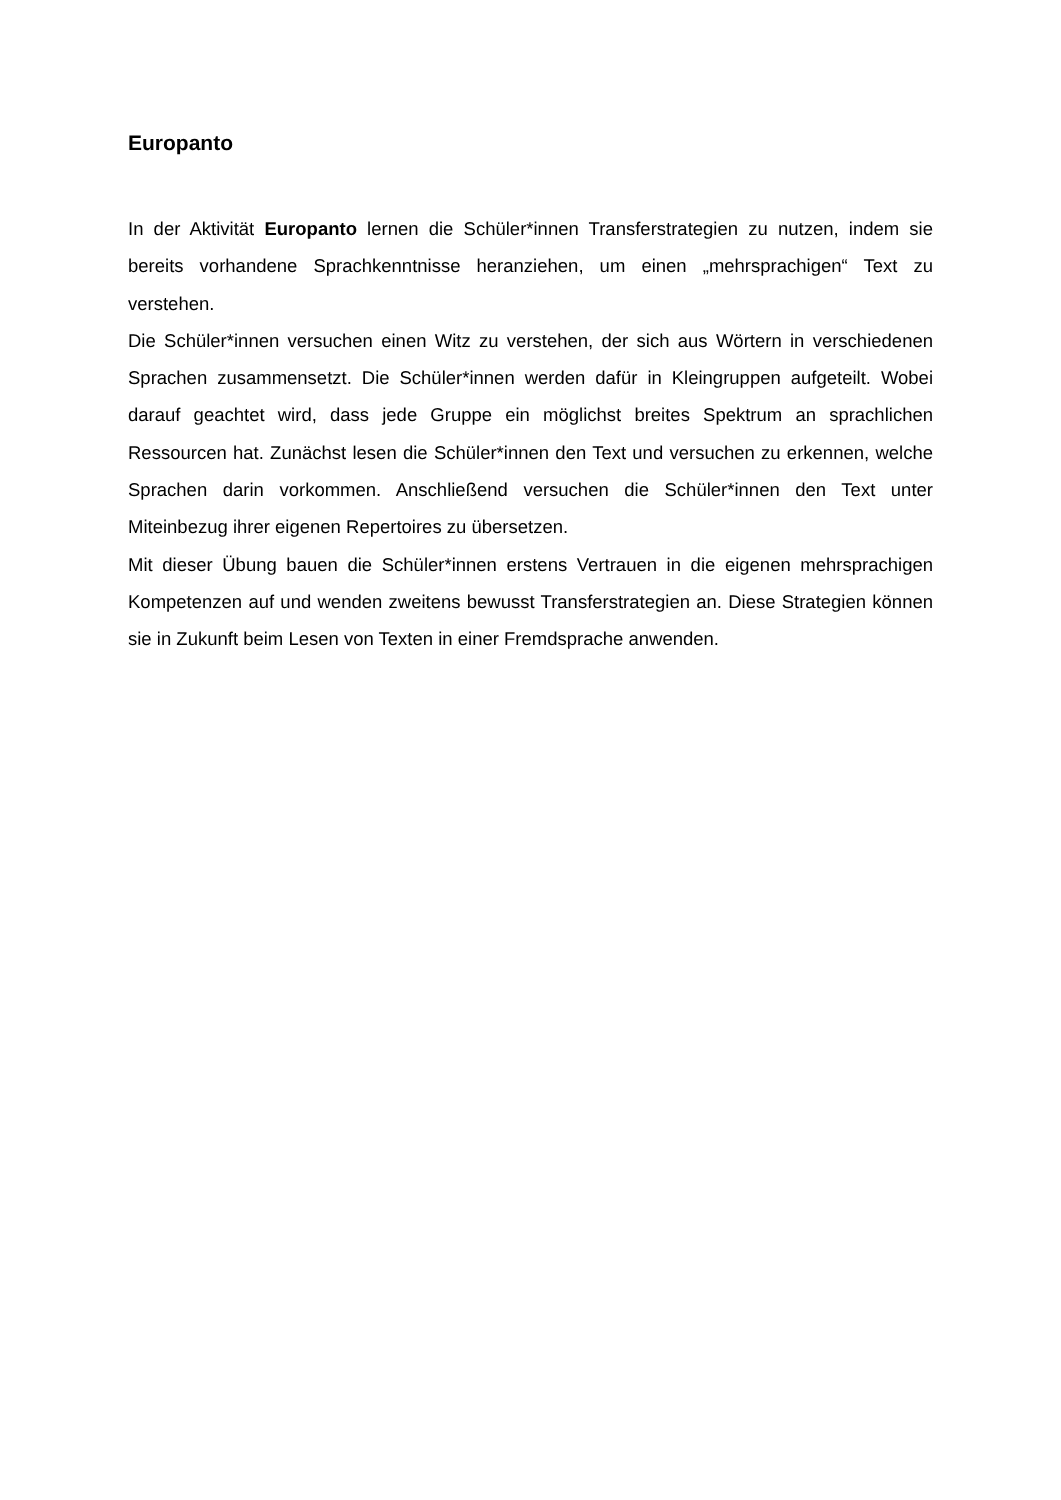Europanto
In der Aktivität Europanto lernen die Schüler*innen Transferstrategien zu nutzen, indem sie bereits vorhandene Sprachkenntnisse heranziehen, um einen „mehrsprachigen“ Text zu verstehen.
Die Schüler*innen versuchen einen Witz zu verstehen, der sich aus Wörtern in verschiedenen Sprachen zusammensetzt. Die Schüler*innen werden dafür in Kleingruppen aufgeteilt. Wobei darauf geachtet wird, dass jede Gruppe ein möglichst breites Spektrum an sprachlichen Ressourcen hat. Zunächst lesen die Schüler*innen den Text und versuchen zu erkennen, welche Sprachen darin vorkommen. Anschließend versuchen die Schüler*innen den Text unter Miteinbezug ihrer eigenen Repertoires zu übersetzen.
Mit dieser Übung bauen die Schüler*innen erstens Vertrauen in die eigenen mehrsprachigen Kompetenzen auf und wenden zweitens bewusst Transferstrategien an. Diese Strategien können sie in Zukunft beim Lesen von Texten in einer Fremdsprache anwenden.